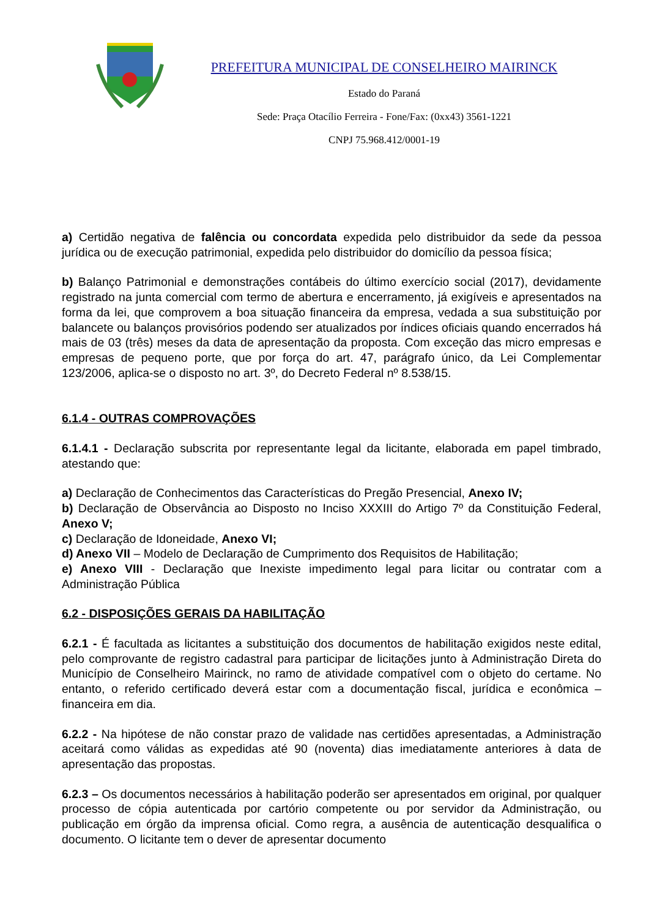PREFEITURA MUNICIPAL DE CONSELHEIRO MAIRINCK
Estado do Paraná
Sede: Praça Otacílio Ferreira - Fone/Fax: (0xx43) 3561-1221
CNPJ 75.968.412/0001-19
a) Certidão negativa de falência ou concordata expedida pelo distribuidor da sede da pessoa jurídica ou de execução patrimonial, expedida pelo distribuidor do domicílio da pessoa física;
b) Balanço Patrimonial e demonstrações contábeis do último exercício social (2017), devidamente registrado na junta comercial com termo de abertura e encerramento, já exigíveis e apresentados na forma da lei, que comprovem a boa situação financeira da empresa, vedada a sua substituição por balancete ou balanços provisórios podendo ser atualizados por índices oficiais quando encerrados há mais de 03 (três) meses da data de apresentação da proposta. Com exceção das micro empresas e empresas de pequeno porte, que por força do art. 47, parágrafo único, da Lei Complementar 123/2006, aplica-se o disposto no art. 3º, do Decreto Federal nº 8.538/15.
6.1.4 - OUTRAS COMPROVAÇÕES
6.1.4.1 - Declaração subscrita por representante legal da licitante, elaborada em papel timbrado, atestando que:
a) Declaração de Conhecimentos das Características do Pregão Presencial, Anexo IV;
b) Declaração de Observância ao Disposto no Inciso XXXIII do Artigo 7º da Constituição Federal, Anexo V;
c) Declaração de Idoneidade, Anexo VI;
d) Anexo VII – Modelo de Declaração de Cumprimento dos Requisitos de Habilitação;
e) Anexo VIII - Declaração que Inexiste impedimento legal para licitar ou contratar com a Administração Pública
6.2 - DISPOSIÇÕES GERAIS DA HABILITAÇÃO
6.2.1 - É facultada as licitantes a substituição dos documentos de habilitação exigidos neste edital, pelo comprovante de registro cadastral para participar de licitações junto à Administração Direta do Município de Conselheiro Mairinck, no ramo de atividade compatível com o objeto do certame. No entanto, o referido certificado deverá estar com a documentação fiscal, jurídica e econômica – financeira em dia.
6.2.2 - Na hipótese de não constar prazo de validade nas certidões apresentadas, a Administração aceitará como válidas as expedidas até 90 (noventa) dias imediatamente anteriores à data de apresentação das propostas.
6.2.3 – Os documentos necessários à habilitação poderão ser apresentados em original, por qualquer processo de cópia autenticada por cartório competente ou por servidor da Administração, ou publicação em órgão da imprensa oficial. Como regra, a ausência de autenticação desqualifica o documento. O licitante tem o dever de apresentar documento